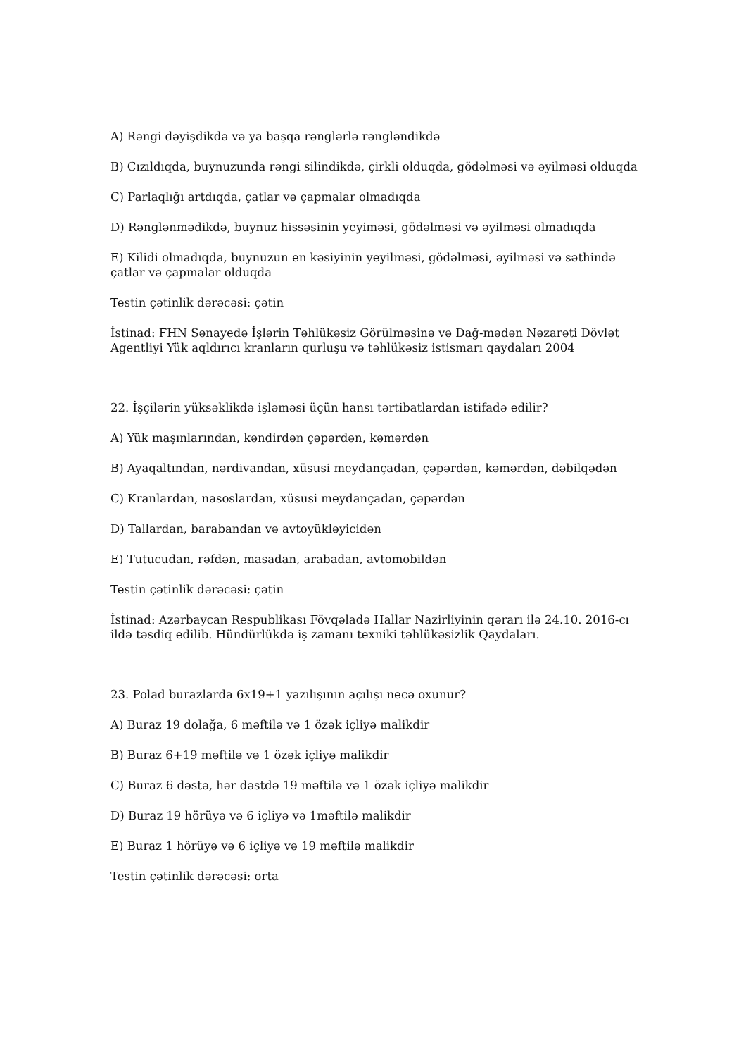A) Rəngi dəyişdikdə və ya başqa rənglərlə rəngləndikdə
B) Cızıldıqda, buynuzunda rəngi silindikdə, çirkli olduqda, gödəlməsi və əyilməsi olduqda
C) Parlaqlığı artdıqda, çatlar və çapmalar olmadıqda
D) Rənglənmədikdə, buynuz hissəsinin yeyiməsi, gödəlməsi və əyilməsi olmadıqda
E) Kilidi olmadıqda, buynuzun en kəsiyinin yeyilməsi, gödəlməsi, əyilməsi və səthində çatlar və çapmalar olduqda
Testin çətinlik dərəcəsi: çətin
İstinad: FHN Sənayedə İşlərin Təhlükəsiz Görülməsinə və Dağ-mədən Nəzarəti Dövlət Agentliyi Yük aqldırıcı kranların qurluşu və təhlükəsiz istismarı qaydaları 2004
22. İşçilərin yüksəklikdə işləməsi üçün hansı tərtibatlardan istifadə edilir?
A) Yük maşınlarından, kəndirdən çəpərdən, kəmərdən
B) Ayaqaltından, nərdivandan, xüsusi meydançadan, çəpərdən, kəmərdən, dəbilqədən
C) Kranlardan, nasoslardan, xüsusi meydançadan, çəpərdən
D) Tallardan, barabandan və avtoyükləyicidən
E) Tutucudan, rəfdən, masadan, arabadan, avtomobildən
Testin çətinlik dərəcəsi: çətin
İstinad: Azərbaycan Respublikası Fövqəladə Hallar Nazirliyinin qərarı ilə 24.10. 2016-cı ildə təsdiq edilib. Hündürlükdə iş zamanı texniki təhlükəsizlik Qaydaları.
23. Polad burazlarda 6x19+1 yazılışının açılışı necə oxunur?
A) Buraz 19 dolağa, 6 məftilə və 1 özək içliyə malikdir
B) Buraz 6+19 məftilə və 1 özək içliyə malikdir
C) Buraz 6 dəstə, hər dəstdə 19 məftilə və 1 özək içliyə malikdir
D) Buraz 19 hörüyə və 6 içliyə və 1məftilə malikdir
E) Buraz 1 hörüyə və 6 içliyə və 19 məftilə malikdir
Testin çətinlik dərəcəsi: orta